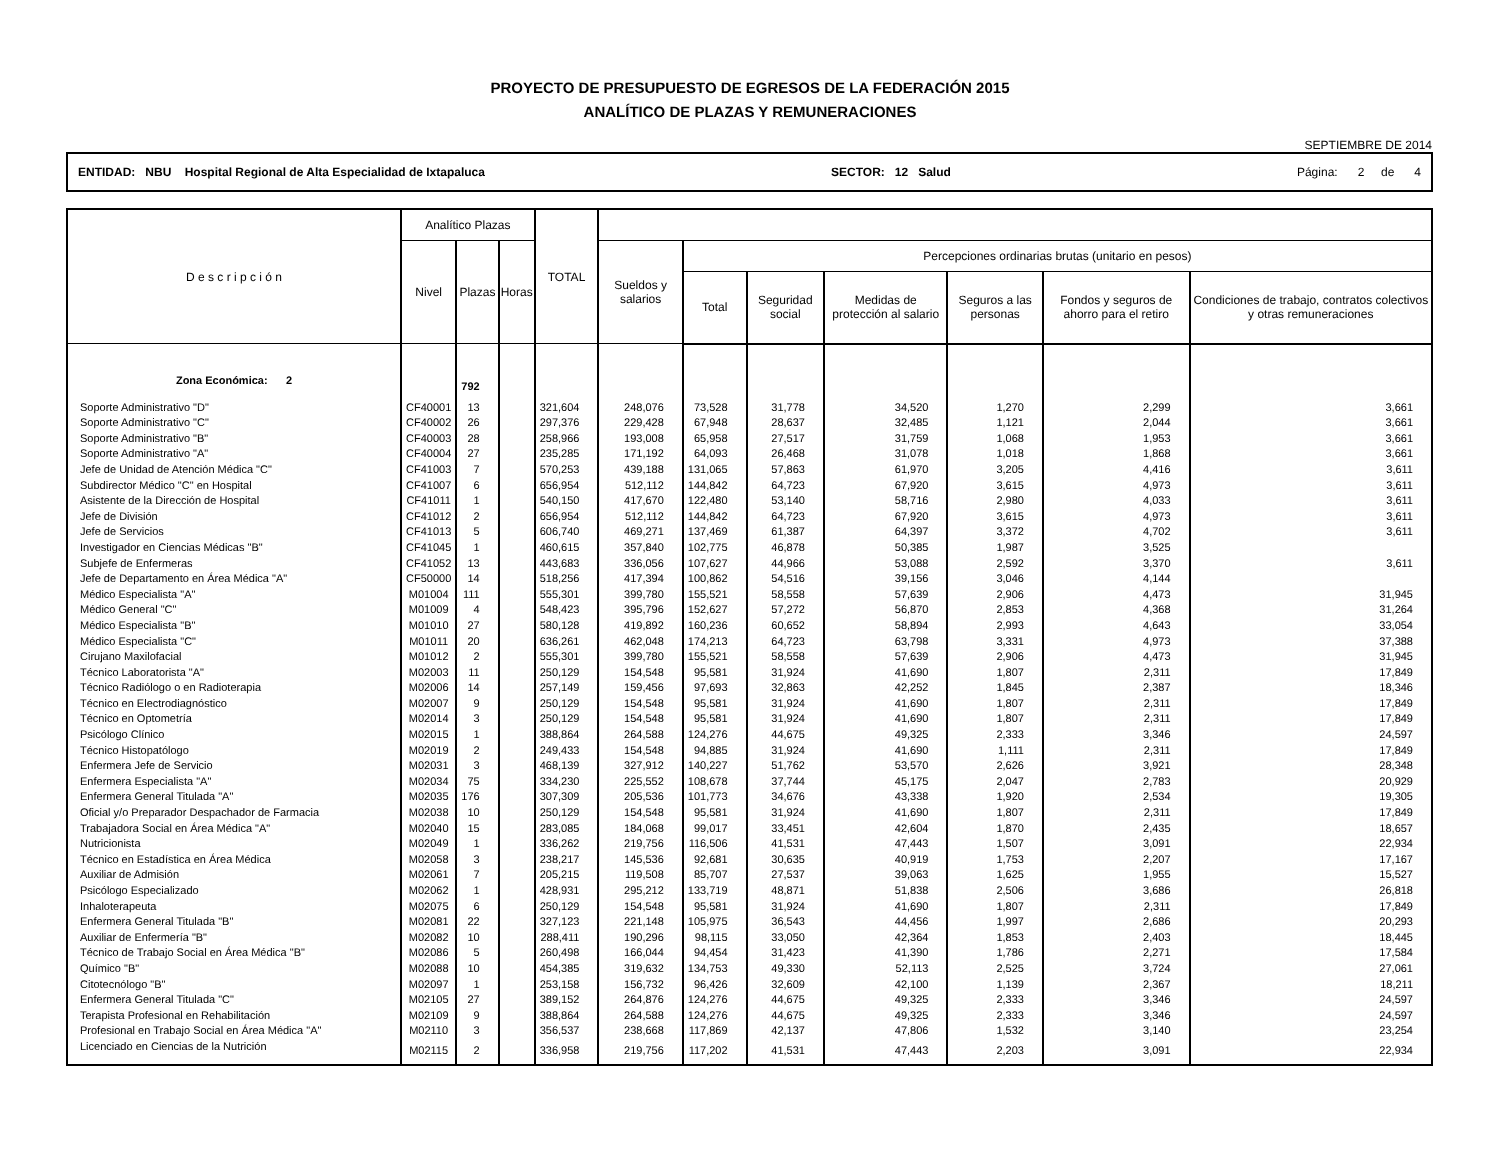PROYECTO DE PRESUPUESTO DE EGRESOS DE LA FEDERACIÓN 2015
ANALÍTICO DE PLAZAS Y REMUNERACIONES
SEPTIEMBRE DE 2014
ENTIDAD: NBU Hospital Regional de Alta Especialidad de Ixtapaluca SECTOR: 12 Salud Página: 2 de 4
| D e s c r i p c i ó n | Analítico Plazas | | | TOTAL | | | | | | | |
| --- | --- | --- | --- | --- | --- | --- | --- | --- | --- | --- | --- |
| | Nivel | Plazas | Horas | | Sueldos y salarios | Percepciones ordinarias brutas (unitario en pesos) | | | | | |
| | | | | | | Total | Seguridad social | Medidas de protección al salario | Seguros a las personas | Fondos y seguros de ahorro para el retiro | Condiciones de trabajo, contratos colectivos y otras remuneraciones |
| Zona Económica: 2 | | 792 | | | | | | | | | |
| Soporte Administrativo "D" | CF40001 | 13 | | 321,604 | 248,076 | 73,528 | 31,778 | 34,520 | 1,270 | 2,299 | 3,661 |
| Soporte Administrativo "C" | CF40002 | 26 | | 297,376 | 229,428 | 67,948 | 28,637 | 32,485 | 1,121 | 2,044 | 3,661 |
| Soporte Administrativo "B" | CF40003 | 28 | | 258,966 | 193,008 | 65,958 | 27,517 | 31,759 | 1,068 | 1,953 | 3,661 |
| Soporte Administrativo "A" | CF40004 | 27 | | 235,285 | 171,192 | 64,093 | 26,468 | 31,078 | 1,018 | 1,868 | 3,661 |
| Jefe de Unidad de Atención Médica "C" | CF41003 | 7 | | 570,253 | 439,188 | 131,065 | 57,863 | 61,970 | 3,205 | 4,416 | 3,611 |
| Subdirector Médico "C" en Hospital | CF41007 | 6 | | 656,954 | 512,112 | 144,842 | 64,723 | 67,920 | 3,615 | 4,973 | 3,611 |
| Asistente de la Dirección de Hospital | CF41011 | 1 | | 540,150 | 417,670 | 122,480 | 53,140 | 58,716 | 2,980 | 4,033 | 3,611 |
| Jefe de División | CF41012 | 2 | | 656,954 | 512,112 | 144,842 | 64,723 | 67,920 | 3,615 | 4,973 | 3,611 |
| Jefe de Servicios | CF41013 | 5 | | 606,740 | 469,271 | 137,469 | 61,387 | 64,397 | 3,372 | 4,702 | 3,611 |
| Investigador en Ciencias Médicas "B" | CF41045 | 1 | | 460,615 | 357,840 | 102,775 | 46,878 | 50,385 | 1,987 | 3,525 | |
| Subjefe de Enfermeras | CF41052 | 13 | | 443,683 | 336,056 | 107,627 | 44,966 | 53,088 | 2,592 | 3,370 | 3,611 |
| Jefe de Departamento en Área Médica "A" | CF50000 | 14 | | 518,256 | 417,394 | 100,862 | 54,516 | 39,156 | 3,046 | 4,144 | |
| Médico Especialista "A" | M01004 | 111 | | 555,301 | 399,780 | 155,521 | 58,558 | 57,639 | 2,906 | 4,473 | 31,945 |
| Médico General "C" | M01009 | 4 | | 548,423 | 395,796 | 152,627 | 57,272 | 56,870 | 2,853 | 4,368 | 31,264 |
| Médico Especialista "B" | M01010 | 27 | | 580,128 | 419,892 | 160,236 | 60,652 | 58,894 | 2,993 | 4,643 | 33,054 |
| Médico Especialista "C" | M01011 | 20 | | 636,261 | 462,048 | 174,213 | 64,723 | 63,798 | 3,331 | 4,973 | 37,388 |
| Cirujano Maxilofacial | M01012 | 2 | | 555,301 | 399,780 | 155,521 | 58,558 | 57,639 | 2,906 | 4,473 | 31,945 |
| Técnico Laboratorista "A" | M02003 | 11 | | 250,129 | 154,548 | 95,581 | 31,924 | 41,690 | 1,807 | 2,311 | 17,849 |
| Técnico Radiólogo o en Radioterapia | M02006 | 14 | | 257,149 | 159,456 | 97,693 | 32,863 | 42,252 | 1,845 | 2,387 | 18,346 |
| Técnico en Electrodiagnóstico | M02007 | 9 | | 250,129 | 154,548 | 95,581 | 31,924 | 41,690 | 1,807 | 2,311 | 17,849 |
| Técnico en Optometría | M02014 | 3 | | 250,129 | 154,548 | 95,581 | 31,924 | 41,690 | 1,807 | 2,311 | 17,849 |
| Psicólogo Clínico | M02015 | 1 | | 388,864 | 264,588 | 124,276 | 44,675 | 49,325 | 2,333 | 3,346 | 24,597 |
| Técnico Histopatólogo | M02019 | 2 | | 249,433 | 154,548 | 94,885 | 31,924 | 41,690 | 1,111 | 2,311 | 17,849 |
| Enfermera Jefe de Servicio | M02031 | 3 | | 468,139 | 327,912 | 140,227 | 51,762 | 53,570 | 2,626 | 3,921 | 28,348 |
| Enfermera Especialista "A" | M02034 | 75 | | 334,230 | 225,552 | 108,678 | 37,744 | 45,175 | 2,047 | 2,783 | 20,929 |
| Enfermera General Titulada "A" | M02035 | 176 | | 307,309 | 205,536 | 101,773 | 34,676 | 43,338 | 1,920 | 2,534 | 19,305 |
| Oficial y/o Preparador Despachador de Farmacia | M02038 | 10 | | 250,129 | 154,548 | 95,581 | 31,924 | 41,690 | 1,807 | 2,311 | 17,849 |
| Trabajadora Social en Área Médica "A" | M02040 | 15 | | 283,085 | 184,068 | 99,017 | 33,451 | 42,604 | 1,870 | 2,435 | 18,657 |
| Nutricionista | M02049 | 1 | | 336,262 | 219,756 | 116,506 | 41,531 | 47,443 | 1,507 | 3,091 | 22,934 |
| Técnico en Estadística en Área Médica | M02058 | 3 | | 238,217 | 145,536 | 92,681 | 30,635 | 40,919 | 1,753 | 2,207 | 17,167 |
| Auxiliar de Admisión | M02061 | 7 | | 205,215 | 119,508 | 85,707 | 27,537 | 39,063 | 1,625 | 1,955 | 15,527 |
| Psicólogo Especializado | M02062 | 1 | | 428,931 | 295,212 | 133,719 | 48,871 | 51,838 | 2,506 | 3,686 | 26,818 |
| Inhaloterapeuta | M02075 | 6 | | 250,129 | 154,548 | 95,581 | 31,924 | 41,690 | 1,807 | 2,311 | 17,849 |
| Enfermera General Titulada "B" | M02081 | 22 | | 327,123 | 221,148 | 105,975 | 36,543 | 44,456 | 1,997 | 2,686 | 20,293 |
| Auxiliar de Enfermería "B" | M02082 | 10 | | 288,411 | 190,296 | 98,115 | 33,050 | 42,364 | 1,853 | 2,403 | 18,445 |
| Técnico de Trabajo Social en Área Médica "B" | M02086 | 5 | | 260,498 | 166,044 | 94,454 | 31,423 | 41,390 | 1,786 | 2,271 | 17,584 |
| Químico "B" | M02088 | 10 | | 454,385 | 319,632 | 134,753 | 49,330 | 52,113 | 2,525 | 3,724 | 27,061 |
| Citotecnólogo "B" | M02097 | 1 | | 253,158 | 156,732 | 96,426 | 32,609 | 42,100 | 1,139 | 2,367 | 18,211 |
| Enfermera General Titulada "C" | M02105 | 27 | | 389,152 | 264,876 | 124,276 | 44,675 | 49,325 | 2,333 | 3,346 | 24,597 |
| Terapista Profesional en Rehabilitación | M02109 | 9 | | 388,864 | 264,588 | 124,276 | 44,675 | 49,325 | 2,333 | 3,346 | 24,597 |
| Profesional en Trabajo Social en Área Médica "A" | M02110 | 3 | | 356,537 | 238,668 | 117,869 | 42,137 | 47,806 | 1,532 | 3,140 | 23,254 |
| Licenciado en Ciencias de la Nutrición | M02115 | 2 | | 336,958 | 219,756 | 117,202 | 41,531 | 47,443 | 2,203 | 3,091 | 22,934 |